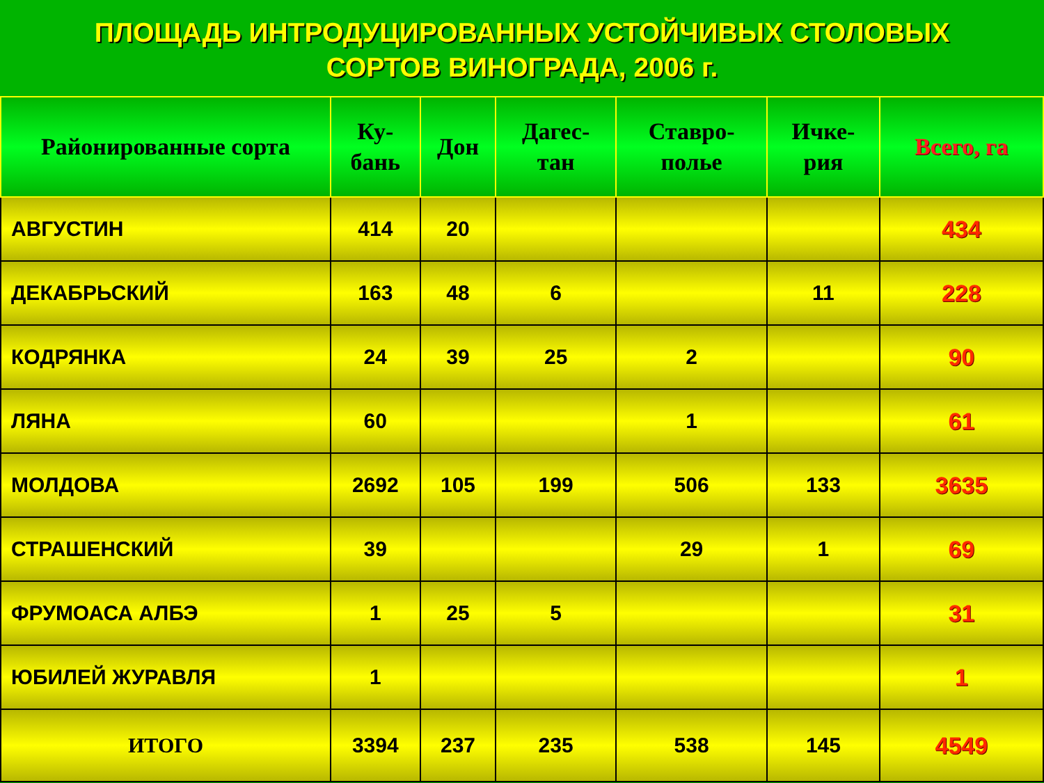ПЛОЩАДЬ ИНТРОДУЦИРОВАННЫХ УСТОЙЧИВЫХ СТОЛОВЫХ
СОРТОВ ВИНОГРАДА, 2006 г.
| Районированные сорта | Ку- бань | Дон | Дагес- тан | Ставро- полье | Ичке- рия | Всего, га |
| --- | --- | --- | --- | --- | --- | --- |
| АВГУСТИН | 414 | 20 | | | | 434 |
| ДЕКАБРЬСКИЙ | 163 | 48 | 6 | | 11 | 228 |
| КОДРЯНКА | 24 | 39 | 25 | 2 | | 90 |
| ЛЯНА | 60 | | | 1 | | 61 |
| МОЛДОВА | 2692 | 105 | 199 | 506 | 133 | 3635 |
| СТРАШЕНСКИЙ | 39 | | | 29 | 1 | 69 |
| ФРУМОАСА АЛБЭ | 1 | 25 | 5 | | | 31 |
| ЮБИЛЕЙ ЖУРАВЛЯ | 1 | | | | | 1 |
| ИТОГО | 3394 | 237 | 235 | 538 | 145 | 4549 |